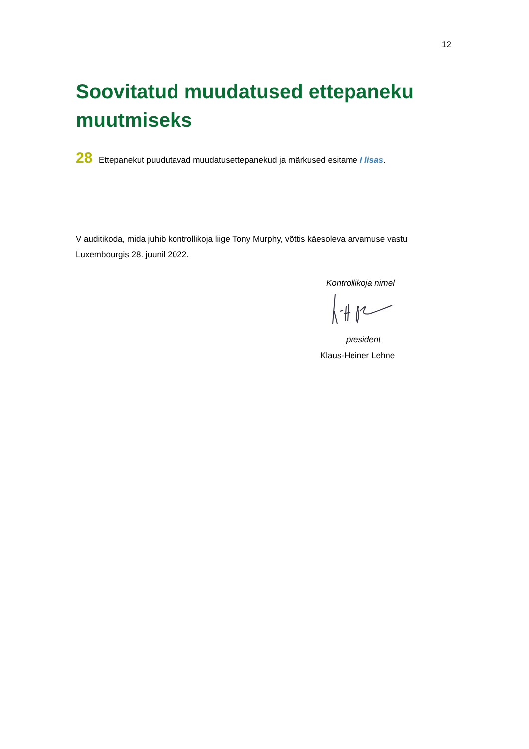12
Soovitatud muudatused ettepaneku muutmiseks
28 Ettepanekut puudutavad muudatusettepanekud ja märkused esitame I lisas.
V auditikoda, mida juhib kontrollikoja liige Tony Murphy, võttis käesoleva arvamuse vastu Luxembourgis 28. juunil 2022.
Kontrollikoja nimel
president
Klaus-Heiner Lehne